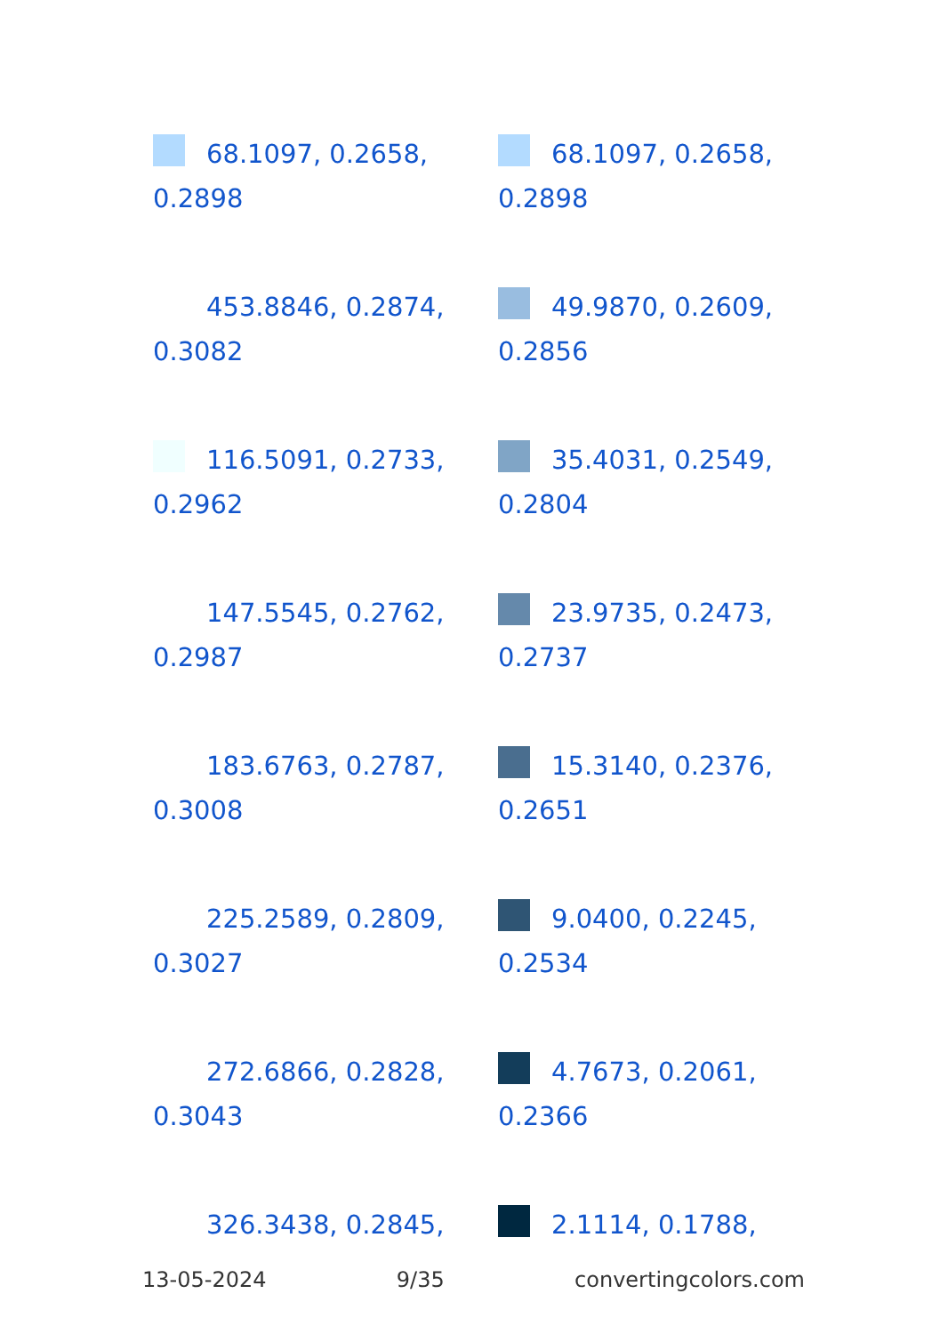68.1097, 0.2658,
0.2898
68.1097, 0.2658,
0.2898
453.8846, 0.2874,
0.3082
49.9870, 0.2609,
0.2856
116.5091, 0.2733,
0.2962
35.4031, 0.2549,
0.2804
147.5545, 0.2762,
0.2987
23.9735, 0.2473,
0.2737
183.6763, 0.2787,
0.3008
15.3140, 0.2376,
0.2651
225.2589, 0.2809,
0.3027
9.0400, 0.2245,
0.2534
272.6866, 0.2828,
0.3043
4.7673, 0.2061,
0.2366
326.3438, 0.2845,
2.1114, 0.1788,
13-05-2024 9/35 convertingcolors.com